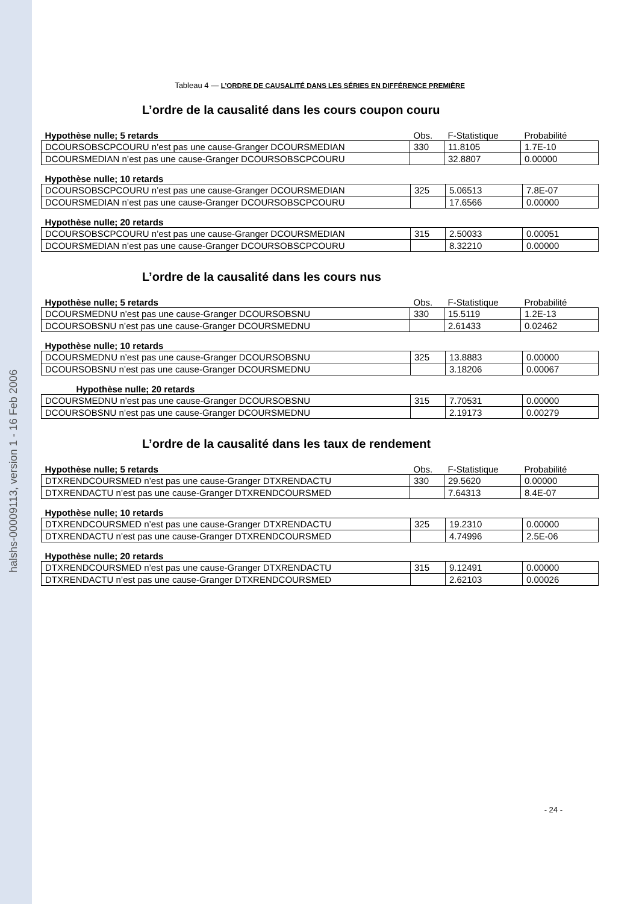halshs-00009113, version 1 - 16 Feb 2006
Tableau 4 — L’ORDRE DE CAUSALITÉ DANS LES SÉRIES EN DIFFÉRENCE PREMIÈRE
L’ordre de la causalité dans les cours coupon couru
| Hypothèse nulle; 5 retards | Obs. | F-Statistique | Probabilité |
| --- | --- | --- | --- |
| DCOURSOBSCPCOURU n’est pas une cause-Granger DCOURSMEDIAN | 330 | 11.8105 | 1.7E-10 |
| DCOURSMEDIAN n’est pas une cause-Granger DCOURSOBSCPCOURU | | 32.8807 | 0.00000 |
| Hypothèse nulle; 10 retards | | | |
| --- | --- | --- | --- |
| DCOURSOBSCPCOURU n’est pas une cause-Granger DCOURSMEDIAN | 325 | 5.06513 | 7.8E-07 |
| DCOURSMEDIAN n’est pas une cause-Granger DCOURSOBSCPCOURU | | 17.6566 | 0.00000 |
| Hypothèse nulle; 20 retards | | | |
| --- | --- | --- | --- |
| DCOURSOBSCPCOURU n’est pas une cause-Granger DCOURSMEDIAN | 315 | 2.50033 | 0.00051 |
| DCOURSMEDIAN n’est pas une cause-Granger DCOURSOBSCPCOURU | | 8.32210 | 0.00000 |
L’ordre de la causalité dans les cours nus
| Hypothèse nulle; 5 retards | Obs. | F-Statistique | Probabilité |
| --- | --- | --- | --- |
| DCOURSMEDNU n’est pas une cause-Granger DCOURSOBSNU | 330 | 15.5119 | 1.2E-13 |
| DCOURSOBSNU n’est pas une cause-Granger DCOURSMEDNU | | 2.61433 | 0.02462 |
| Hypothèse nulle; 10 retards | | | |
| --- | --- | --- | --- |
| DCOURSMEDNU n’est pas une cause-Granger DCOURSOBSNU | 325 | 13.8883 | 0.00000 |
| DCOURSOBSNU n’est pas une cause-Granger DCOURSMEDNU | | 3.18206 | 0.00067 |
| Hypothèse nulle; 20 retards | | | |
| --- | --- | --- | --- |
| DCOURSMEDNU n’est pas une cause-Granger DCOURSOBSNU | 315 | 7.70531 | 0.00000 |
| DCOURSOBSNU n’est pas une cause-Granger DCOURSMEDNU | | 2.19173 | 0.00279 |
L’ordre de la causalité dans les taux de rendement
| Hypothèse nulle; 5 retards | Obs. | F-Statistique | Probabilité |
| --- | --- | --- | --- |
| DTXRENDCOURSMED n’est pas une cause-Granger DTXRENDACTU | 330 | 29.5620 | 0.00000 |
| DTXRENDACTU n’est pas une cause-Granger DTXRENDCOURSMED | | 7.64313 | 8.4E-07 |
| Hypothèse nulle; 10 retards | | | |
| --- | --- | --- | --- |
| DTXRENDCOURSMED n’est pas une cause-Granger DTXRENDACTU | 325 | 19.2310 | 0.00000 |
| DTXRENDACTU n’est pas une cause-Granger DTXRENDCOURSMED | | 4.74996 | 2.5E-06 |
| Hypothèse nulle; 20 retards | | | |
| --- | --- | --- | --- |
| DTXRENDCOURSMED n’est pas une cause-Granger DTXRENDACTU | 315 | 9.12491 | 0.00000 |
| DTXRENDACTU n’est pas une cause-Granger DTXRENDCOURSMED | | 2.62103 | 0.00026 |
- 24 -